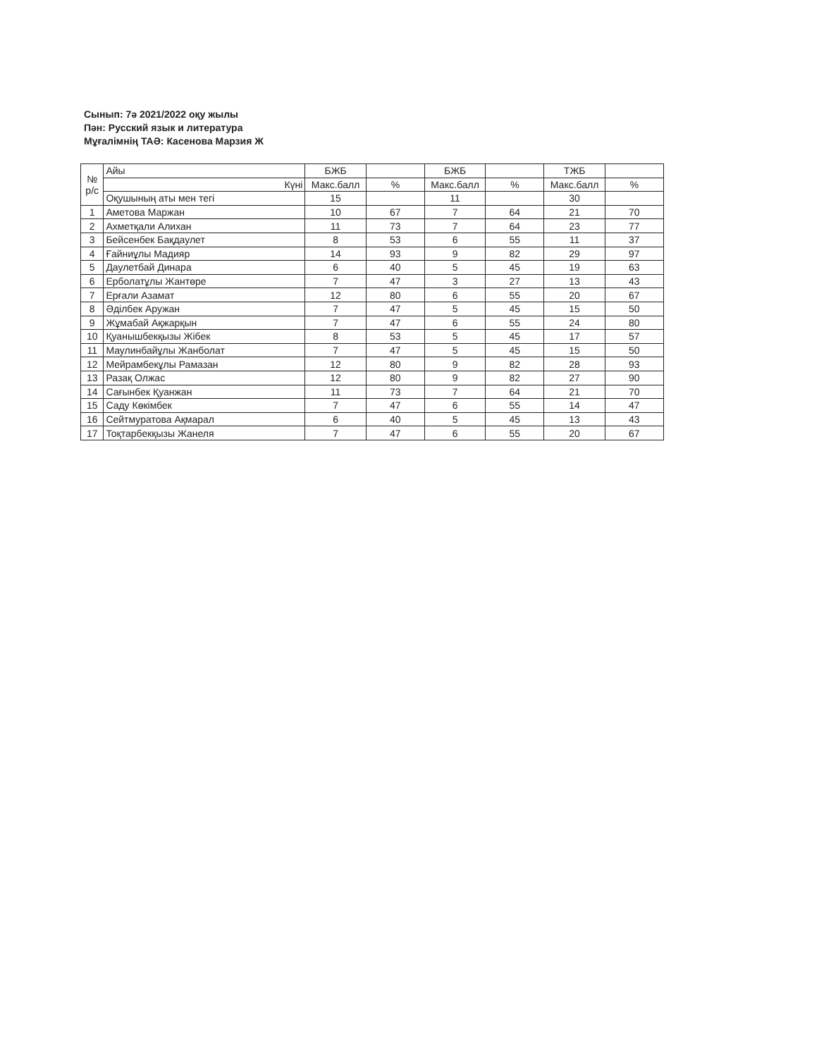Сынып: 7ә 2021/2022 оқу жылы
Пән: Русский язык и литература
Мұғалімнің ТАӘ: Касенова Марзия Ж
| № р/с | Айы | БЖБ | | БЖБ | | ТЖБ | |
| | Күні | Макс.балл | % | Макс.балл | % | Макс.балл | % |
| | Оқушының аты мен тегі | 15 | | 11 | | 30 | |
| 1 | Аметова Маржан | 10 | 67 | 7 | 64 | 21 | 70 |
| 2 | Ахметқали Алихан | 11 | 73 | 7 | 64 | 23 | 77 |
| 3 | Бейсенбек Бақдаулет | 8 | 53 | 6 | 55 | 11 | 37 |
| 4 | Ғайниұлы Мадияр | 14 | 93 | 9 | 82 | 29 | 97 |
| 5 | Даулетбай Динара | 6 | 40 | 5 | 45 | 19 | 63 |
| 6 | Ерболатұлы Жантөре | 7 | 47 | 3 | 27 | 13 | 43 |
| 7 | Ерғали Азамат | 12 | 80 | 6 | 55 | 20 | 67 |
| 8 | Әділбек Аружан | 7 | 47 | 5 | 45 | 15 | 50 |
| 9 | Жұмабай Ақжарқын | 7 | 47 | 6 | 55 | 24 | 80 |
| 10 | Қуанышбекқызы Жібек | 8 | 53 | 5 | 45 | 17 | 57 |
| 11 | Маулинбайұлы Жанболат | 7 | 47 | 5 | 45 | 15 | 50 |
| 12 | Мейрамбекұлы Рамазан | 12 | 80 | 9 | 82 | 28 | 93 |
| 13 | Разақ Олжас | 12 | 80 | 9 | 82 | 27 | 90 |
| 14 | Сағынбек Қуанжан | 11 | 73 | 7 | 64 | 21 | 70 |
| 15 | Саду Көкімбек | 7 | 47 | 6 | 55 | 14 | 47 |
| 16 | Сейтмуратова Ақмарал | 6 | 40 | 5 | 45 | 13 | 43 |
| 17 | Тоқтарбекқызы Жанеля | 7 | 47 | 6 | 55 | 20 | 67 |